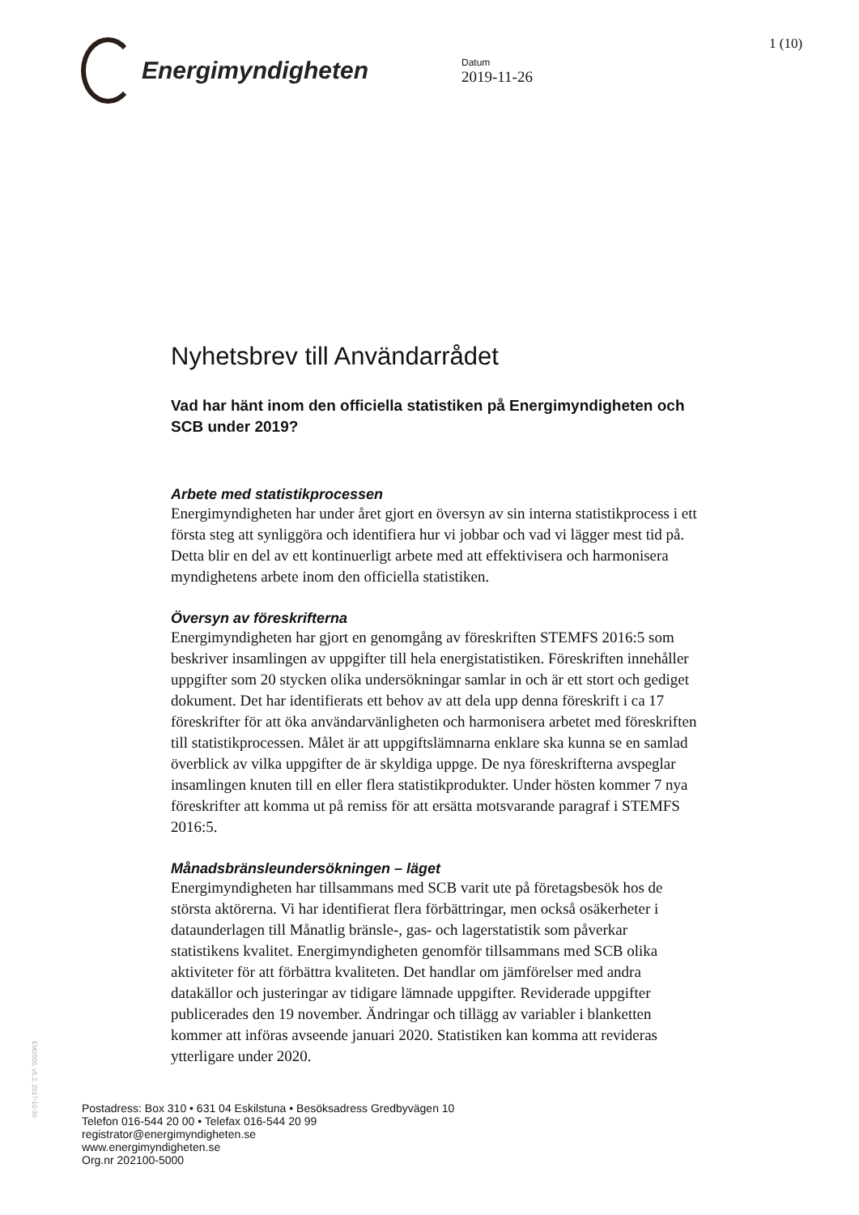Energimyndigheten
Datum
2019-11-26
1 (10)
Nyhetsbrev till Användarrådet
Vad har hänt inom den officiella statistiken på Energimyndigheten och SCB under 2019?
Arbete med statistikprocessen
Energimyndigheten har under året gjort en översyn av sin interna statistikprocess i ett första steg att synliggöra och identifiera hur vi jobbar och vad vi lägger mest tid på. Detta blir en del av ett kontinuerligt arbete med att effektivisera och harmonisera myndighetens arbete inom den officiella statistiken.
Översyn av föreskrifterna
Energimyndigheten har gjort en genomgång av föreskriften STEMFS 2016:5 som beskriver insamlingen av uppgifter till hela energistatistiken. Föreskriften innehåller uppgifter som 20 stycken olika undersökningar samlar in och är ett stort och gediget dokument. Det har identifierats ett behov av att dela upp denna föreskrift i ca 17 föreskrifter för att öka användarvänligheten och harmonisera arbetet med föreskriften till statistikprocessen. Målet är att uppgiftslämnarna enklare ska kunna se en samlad överblick av vilka uppgifter de är skyldiga uppge. De nya föreskrifterna avspeglar insamlingen knuten till en eller flera statistikprodukter. Under hösten kommer 7 nya föreskrifter att komma ut på remiss för att ersätta motsvarande paragraf i STEMFS 2016:5.
Månadsbränsleundersökningen – läget
Energimyndigheten har tillsammans med SCB varit ute på företagsbesök hos de största aktörerna. Vi har identifierat flera förbättringar, men också osäkerheter i dataunderlagen till Månatlig bränsle-, gas- och lagerstatistik som påverkar statistikens kvalitet. Energimyndigheten genomför tillsammans med SCB olika aktiviteter för att förbättra kvaliteten. Det handlar om jämförelser med andra datakällor och justeringar av tidigare lämnade uppgifter. Reviderade uppgifter publicerades den 19 november. Ändringar och tillägg av variabler i blanketten kommer att införas avseende januari 2020. Statistiken kan komma att revideras ytterligare under 2020.
EM2000, v5.2, 2017-10-30
Postadress: Box 310 • 631 04 Eskilstuna • Besöksadress Gredbyvägen 10
Telefon 016-544 20 00 • Telefax 016-544 20 99
registrator@energimyndigheten.se
www.energimyndigheten.se
Org.nr 202100-5000